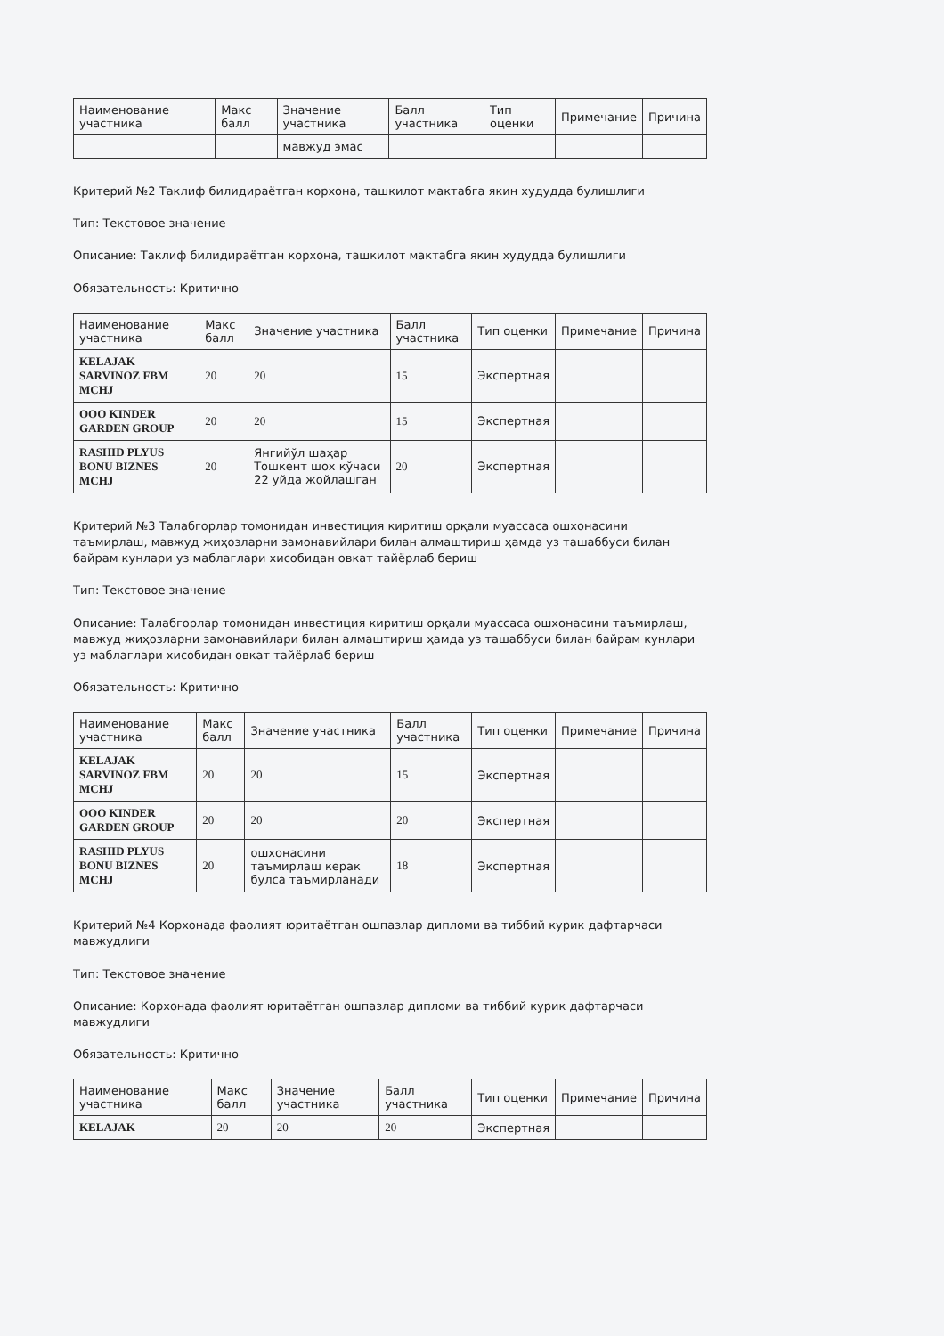| Наименование участника | Макс балл | Значение участника | Балл участника | Тип оценки | Примечание | Причина |
| --- | --- | --- | --- | --- | --- | --- |
| | | мавжуд эмас | | | | |
Критерий №2 Таклиф билидираётган корхона, ташкилот мактабга якин худудда булишлиги
Тип: Текстовое значение
Описание: Таклиф билидираётган корхона, ташкилот мактабга якин худудда булишлиги
Обязательность: Критично
| Наименование участника | Макс балл | Значение участника | Балл участника | Тип оценки | Примечание | Причина |
| --- | --- | --- | --- | --- | --- | --- |
| KELAJAK SARVINOZ FBM MCHJ | 20 | 20 | 15 | Экспертная | | |
| OOO KINDER GARDEN GROUP | 20 | 20 | 15 | Экспертная | | |
| RASHID PLYUS BONU BIZNES MCHJ | 20 | Янгийўл шаҳар Тошкент шох кўчаси 22 уйда жойлашган | 20 | Экспертная | | |
Критерий №3 Талабгорлар томонидан инвестиция киритиш орқали муассаса ошхонасини таъмирлаш, мавжуд жиҳозларни замонавийлари билан алмаштириш ҳамда уз ташаббуси билан байрам кунлари уз маблаглари хисобидан овкат тайёрлаб бериш
Тип: Текстовое значение
Описание: Талабгорлар томонидан инвестиция киритиш орқали муассаса ошхонасини таъмирлаш, мавжуд жиҳозларни замонавийлари билан алмаштириш ҳамда уз ташаббуси билан байрам кунлари уз маблаглари хисобидан овкат тайёрлаб бериш
Обязательность: Критично
| Наименование участника | Макс балл | Значение участника | Балл участника | Тип оценки | Примечание | Причина |
| --- | --- | --- | --- | --- | --- | --- |
| KELAJAK SARVINOZ FBM MCHJ | 20 | 20 | 15 | Экспертная | | |
| OOO KINDER GARDEN GROUP | 20 | 20 | 20 | Экспертная | | |
| RASHID PLYUS BONU BIZNES MCHJ | 20 | ошхонасини таъмирлаш керак булса таъмирланади | 18 | Экспертная | | |
Критерий №4 Корхонада фаолият юритаётган ошпазлар дипломи ва тиббий курик дафтарчаси мавжудлиги
Тип: Текстовое значение
Описание: Корхонада фаолият юритаётган ошпазлар дипломи ва тиббий курик дафтарчаси мавжудлиги
Обязательность: Критично
| Наименование участника | Макс балл | Значение участника | Балл участника | Тип оценки | Примечание | Причина |
| --- | --- | --- | --- | --- | --- | --- |
| KELAJAK | 20 | 20 | 20 | Экспертная | | |